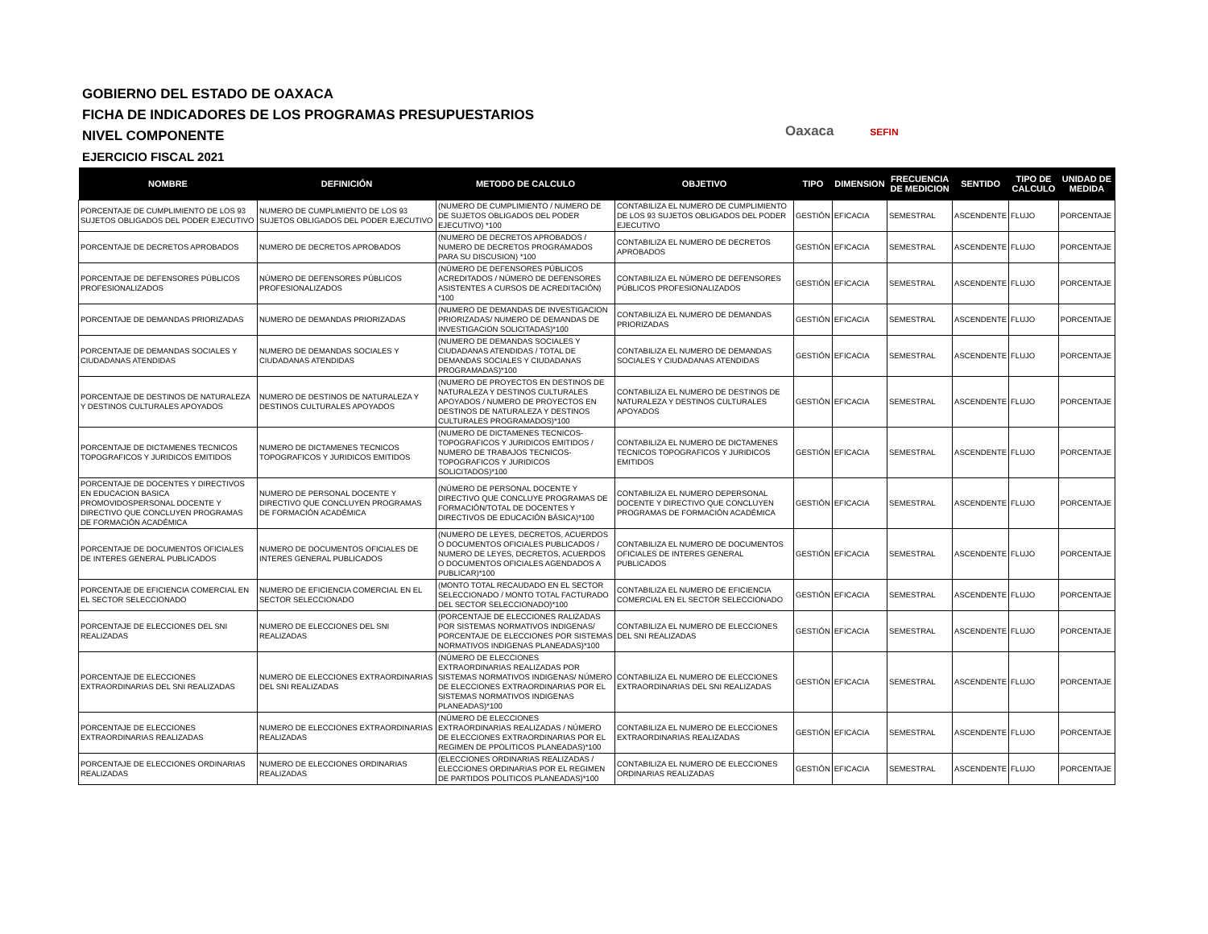GOBIERNO DEL ESTADO DE OAXACA
FICHA DE INDICADORES DE LOS PROGRAMAS PRESUPUESTARIOS
NIVEL COMPONENTE
EJERCICIO FISCAL 2021
Oaxaca SEFIN
| NOMBRE | DEFINICIÓN | METODO DE CALCULO | OBJETIVO | TIPO | DIMENSION | FRECUENCIA DE MEDICION | SENTIDO | TIPO DE CALCULO | UNIDAD DE MEDIDA |
| --- | --- | --- | --- | --- | --- | --- | --- | --- | --- |
| PORCENTAJE DE CUMPLIMIENTO DE LOS 93 SUJETOS OBLIGADOS DEL PODER EJECUTIVO | NUMERO DE CUMPLIMIENTO DE LOS 93 SUJETOS OBLIGADOS DEL PODER EJECUTIVO | (NUMERO DE CUMPLIMIENTO / NUMERO DE DE SUJETOS OBLIGADOS DEL PODER EJECUTIVO) *100 | CONTABILIZA EL NUMERO DE CUMPLIMIENTO DE LOS 93 SUJETOS OBLIGADOS DEL PODER EJECUTIVO | GESTIÓN | EFICACIA | SEMESTRAL | ASCENDENTE | FLUJO | PORCENTAJE |
| PORCENTAJE DE DECRETOS APROBADOS | NUMERO DE DECRETOS APROBADOS | (NUMERO DE DECRETOS APROBADOS / NUMERO DE DECRETOS PROGRAMADOS PARA SU DISCUSION) *100 | CONTABILIZA EL NUMERO DE DECRETOS APROBADOS | GESTIÓN | EFICACIA | SEMESTRAL | ASCENDENTE | FLUJO | PORCENTAJE |
| PORCENTAJE DE DEFENSORES PÚBLICOS PROFESIONALIZADOS | NÚMERO DE DEFENSORES PÚBLICOS PROFESIONALIZADOS | (NÚMERO DE DEFENSORES PÚBLICOS ACREDITADOS / NÚMERO DE DEFENSORES ASISTENTES A CURSOS DE ACREDITACIÓN) *100 | CONTABILIZA EL NÚMERO DE DEFENSORES PÚBLICOS PROFESIONALIZADOS | GESTIÓN | EFICACIA | SEMESTRAL | ASCENDENTE | FLUJO | PORCENTAJE |
| PORCENTAJE DE DEMANDAS PRIORIZADAS | NUMERO DE DEMANDAS PRIORIZADAS | (NUMERO DE DEMANDAS DE INVESTIGACION PRIORIZADAS/ NUMERO DE DEMANDAS DE INVESTIGACION SOLICITADAS)*100 | CONTABILIZA EL NUMERO DE DEMANDAS PRIORIZADAS | GESTIÓN | EFICACIA | SEMESTRAL | ASCENDENTE | FLUJO | PORCENTAJE |
| PORCENTAJE DE DEMANDAS SOCIALES Y CIUDADANAS ATENDIDAS | NUMERO DE DEMANDAS SOCIALES Y CIUDADANAS ATENDIDAS | (NUMERO DE DEMANDAS SOCIALES Y CIUDADANAS ATENDIDAS / TOTAL DE DEMANDAS SOCIALES Y CIUDADANAS PROGRAMADAS)*100 | CONTABILIZA EL NUMERO DE DEMANDAS SOCIALES Y CIUDADANAS ATENDIDAS | GESTIÓN | EFICACIA | SEMESTRAL | ASCENDENTE | FLUJO | PORCENTAJE |
| PORCENTAJE DE DESTINOS DE NATURALEZA Y DESTINOS CULTURALES APOYADOS | NUMERO DE DESTINOS DE NATURALEZA Y DESTINOS CULTURALES APOYADOS | (NUMERO DE PROYECTOS EN DESTINOS DE NATURALEZA Y DESTINOS CULTURALES APOYADOS / NUMERO DE PROYECTOS EN DESTINOS DE NATURALEZA Y DESTINOS CULTURALES PROGRAMADOS)*100 | CONTABILIZA EL NUMERO DE DESTINOS DE NATURALEZA Y DESTINOS CULTURALES APOYADOS | GESTIÓN | EFICACIA | SEMESTRAL | ASCENDENTE | FLUJO | PORCENTAJE |
| PORCENTAJE DE DICTAMENES TECNICOS TOPOGRAFICOS Y JURIDICOS EMITIDOS | NUMERO DE DICTAMENES TECNICOS TOPOGRAFICOS Y JURIDICOS EMITIDOS | (NUMERO DE DICTAMENES TECNICOS-TOPOGRAFICOS Y JURIDICOS EMITIDOS / NUMERO DE TRABAJOS TECNICOS-TOPOGRAFICOS Y JURIDICOS SOLICITADOS)*100 | CONTABILIZA EL NUMERO DE DICTAMENES TECNICOS TOPOGRAFICOS Y JURIDICOS EMITIDOS | GESTIÓN | EFICACIA | SEMESTRAL | ASCENDENTE | FLUJO | PORCENTAJE |
| PORCENTAJE DE DOCENTES Y DIRECTIVOS EN EDUCACION BASICA PROMOVIDOSPERSONAL DOCENTE Y DIRECTIVO QUE CONCLUYEN PROGRAMAS DE FORMACIÓN ACADÉMICA | NUMERO DE PERSONAL DOCENTE Y DIRECTIVO QUE CONCLUYEN PROGRAMAS DE FORMACIÓN ACADÉMICA | (NÚMERO DE PERSONAL DOCENTE Y DIRECTIVO QUE CONCLUYE PROGRAMAS DE FORMACIÓN/TOTAL DE DOCENTES Y DIRECTIVOS DE EDUCACIÓN BÁSICA)*100 | CONTABILIZA EL NUMERO DEPERSONAL DOCENTE Y DIRECTIVO QUE CONCLUYEN PROGRAMAS DE FORMACIÓN ACADÉMICA | GESTIÓN | EFICACIA | SEMESTRAL | ASCENDENTE | FLUJO | PORCENTAJE |
| PORCENTAJE DE DOCUMENTOS OFICIALES DE INTERES GENERAL PUBLICADOS | NUMERO DE DOCUMENTOS OFICIALES DE INTERES GENERAL PUBLICADOS | (NUMERO DE LEYES, DECRETOS, ACUERDOS O DOCUMENTOS OFICIALES PUBLICADOS / NUMERO DE LEYES, DECRETOS, ACUERDOS O DOCUMENTOS OFICIALES AGENDADOS A PUBLICAR)*100 | CONTABILIZA EL NUMERO DE DOCUMENTOS OFICIALES DE INTERES GENERAL PUBLICADOS | GESTIÓN | EFICACIA | SEMESTRAL | ASCENDENTE | FLUJO | PORCENTAJE |
| PORCENTAJE DE EFICIENCIA COMERCIAL EN EL SECTOR SELECCIONADO | NUMERO DE EFICIENCIA COMERCIAL EN EL SECTOR SELECCIONADO | (MONTO TOTAL RECAUDADO EN EL SECTOR SELECCIONADO / MONTO TOTAL FACTURADO DEL SECTOR SELECCIONADO)*100 | CONTABILIZA EL NUMERO DE EFICIENCIA COMERCIAL EN EL SECTOR SELECCIONADO | GESTIÓN | EFICACIA | SEMESTRAL | ASCENDENTE | FLUJO | PORCENTAJE |
| PORCENTAJE DE ELECCIONES DEL SNI REALIZADAS | NUMERO DE ELECCIONES DEL SNI REALIZADAS | (PORCENTAJE DE ELECCIONES RALIZADAS POR SISTEMAS NORMATIVOS INDIGENAS/ PORCENTAJE DE ELECCIONES POR SISTEMAS NORMATIVOS INDIGENAS PLANEADAS)*100 | CONTABILIZA EL NUMERO DE ELECCIONES DEL SNI REALIZADAS | GESTIÓN | EFICACIA | SEMESTRAL | ASCENDENTE | FLUJO | PORCENTAJE |
| PORCENTAJE DE ELECCIONES EXTRAORDINARIAS DEL SNI REALIZADAS | NUMERO DE ELECCIONES EXTRAORDINARIAS DEL SNI REALIZADAS | (NÚMERO DE ELECCIONES EXTRAORDINARIAS REALIZADAS POR SISTEMAS NORMATIVOS INDIGENAS/ NÚMERO DE ELECCIONES EXTRAORDINARIAS POR EL SISTEMAS NORMATIVOS INDIGENAS PLANEADAS)*100 | CONTABILIZA EL NUMERO DE ELECCIONES EXTRAORDINARIAS DEL SNI REALIZADAS | GESTIÓN | EFICACIA | SEMESTRAL | ASCENDENTE | FLUJO | PORCENTAJE |
| PORCENTAJE DE ELECCIONES EXTRAORDINARIAS REALIZADAS | NUMERO DE ELECCIONES EXTRAORDINARIAS REALIZADAS | (NÚMERO DE ELECCIONES EXTRAORDINARIAS REALIZADAS / NÚMERO DE ELECCIONES EXTRAORDINARIAS POR EL REGIMEN DE PPOLITICOS PLANEADAS)*100 | CONTABILIZA EL NUMERO DE ELECCIONES EXTRAORDINARIAS REALIZADAS | GESTIÓN | EFICACIA | SEMESTRAL | ASCENDENTE | FLUJO | PORCENTAJE |
| PORCENTAJE DE ELECCIONES ORDINARIAS REALIZADAS | NUMERO DE ELECCIONES ORDINARIAS REALIZADAS | (ELECCIONES ORDINARIAS REALIZADAS / ELECCIONES ORDINARIAS POR EL REGIMEN DE PARTIDOS POLITICOS PLANEADAS)*100 | CONTABILIZA EL NUMERO DE ELECCIONES ORDINARIAS REALIZADAS | GESTIÓN | EFICACIA | SEMESTRAL | ASCENDENTE | FLUJO | PORCENTAJE |